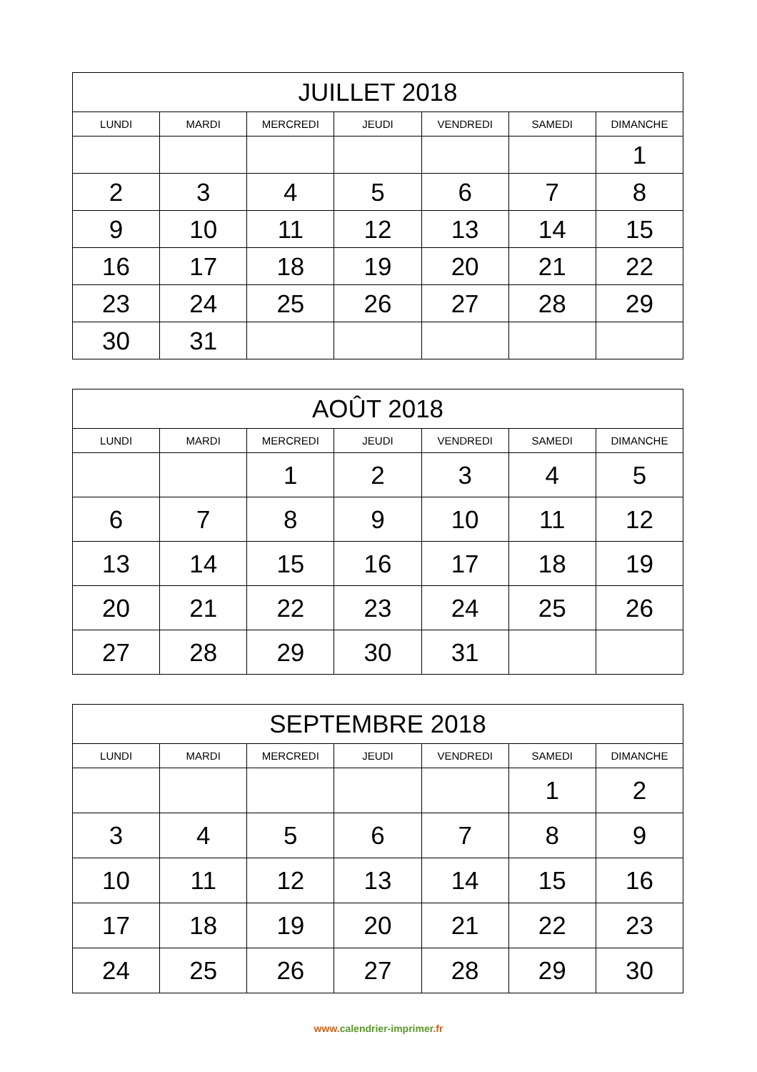| JUILLET 2018 | | | | | | |
| --- | --- | --- | --- | --- | --- | --- |
| LUNDI | MARDI | MERCREDI | JEUDI | VENDREDI | SAMEDI | DIMANCHE |
| | | | | | | 1 |
| 2 | 3 | 4 | 5 | 6 | 7 | 8 |
| 9 | 10 | 11 | 12 | 13 | 14 | 15 |
| 16 | 17 | 18 | 19 | 20 | 21 | 22 |
| 23 | 24 | 25 | 26 | 27 | 28 | 29 |
| 30 | 31 | | | | | |
| AOÛT 2018 | | | | | | |
| --- | --- | --- | --- | --- | --- | --- |
| LUNDI | MARDI | MERCREDI | JEUDI | VENDREDI | SAMEDI | DIMANCHE |
| | | 1 | 2 | 3 | 4 | 5 |
| 6 | 7 | 8 | 9 | 10 | 11 | 12 |
| 13 | 14 | 15 | 16 | 17 | 18 | 19 |
| 20 | 21 | 22 | 23 | 24 | 25 | 26 |
| 27 | 28 | 29 | 30 | 31 | | |
| SEPTEMBRE 2018 | | | | | | |
| --- | --- | --- | --- | --- | --- | --- |
| LUNDI | MARDI | MERCREDI | JEUDI | VENDREDI | SAMEDI | DIMANCHE |
| | | | | | 1 | 2 |
| 3 | 4 | 5 | 6 | 7 | 8 | 9 |
| 10 | 11 | 12 | 13 | 14 | 15 | 16 |
| 17 | 18 | 19 | 20 | 21 | 22 | 23 |
| 24 | 25 | 26 | 27 | 28 | 29 | 30 |
www. calendrier-imprimer.fr